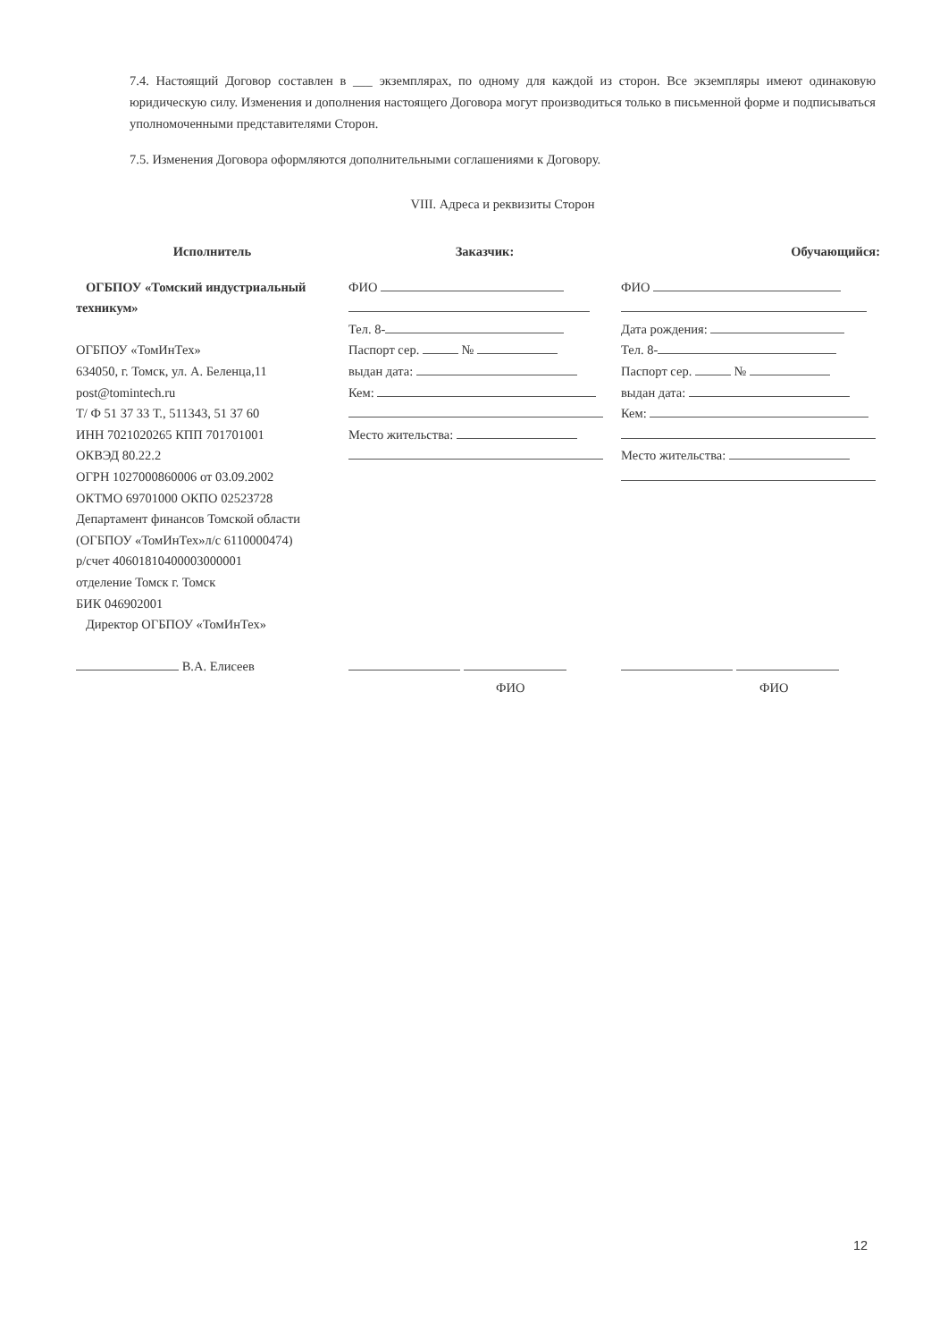7.4. Настоящий Договор составлен в ___ экземплярах, по одному для каждой из сторон. Все экземпляры имеют одинаковую юридическую силу. Изменения и дополнения настоящего Договора могут производиться только в письменной форме и подписываться уполномоченными представителями Сторон.
7.5. Изменения Договора оформляются дополнительными соглашениями к Договору.
VIII. Адреса и реквизиты Сторон
| Исполнитель | Заказчик: | Обучающийся: |
| --- | --- | --- |
| ОГБПОУ «Томский индустриальный техникум» ОГБПОУ «ТомИнТех» 634050, г. Томск, ул. А. Беленца,11 post@tomintech.ru Т/ Ф 51 37 33 Т., 511343, 51 37 60 ИНН 7021020265 КПП 701701001 ОКВЭД 80.22.2 ОГРН 1027000860006 от 03.09.2002 ОКТМО 69701000 ОКПО 02523728 Департамент финансов Томской области (ОГБПОУ «ТомИнТех»л/с 6110000474) р/счет 40601810400003000001 отделение Томск г. Томск БИК 046902001 Директор ОГБПОУ «ТомИнТех» В.А. Елисеев | ФИО Тел. 8- Паспорт сер. № выдан дата: Кем: Место жительства: ФИО | ФИО Дата рождения: Тел. 8- Паспорт сер. № выдан дата: Кем: Место жительства: ФИО |
12